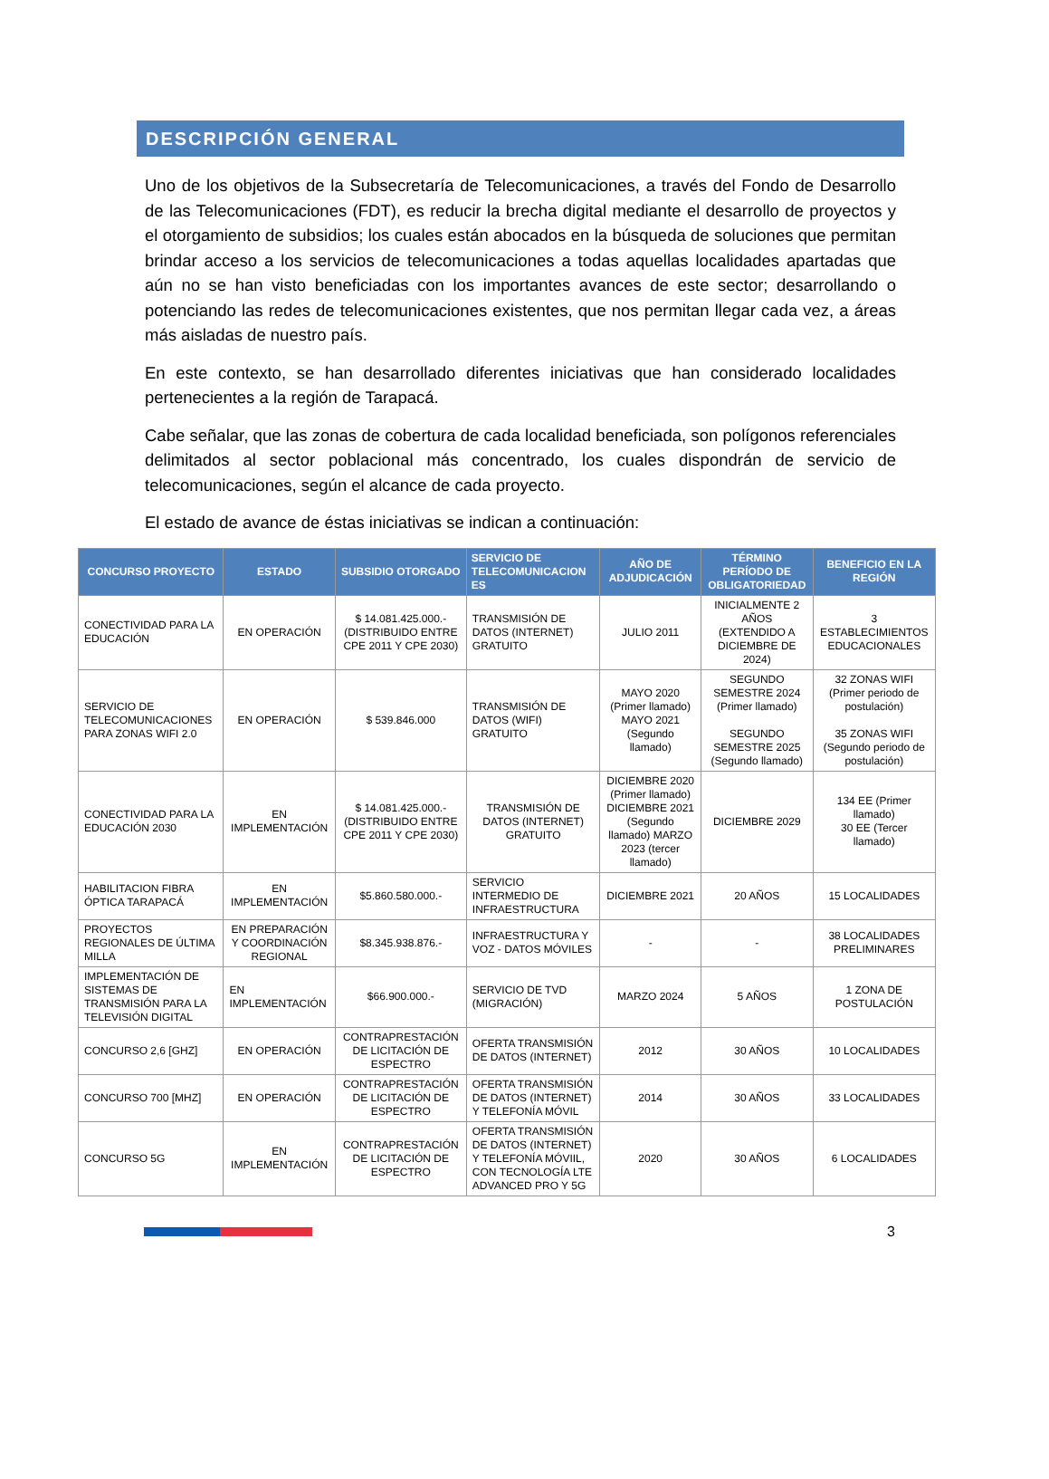DESCRIPCIÓN GENERAL
Uno de los objetivos de la Subsecretaría de Telecomunicaciones, a través del Fondo de Desarrollo de las Telecomunicaciones (FDT), es reducir la brecha digital mediante el desarrollo de proyectos y el otorgamiento de subsidios; los cuales están abocados en la búsqueda de soluciones que permitan brindar acceso a los servicios de telecomunicaciones a todas aquellas localidades apartadas que aún no se han visto beneficiadas con los importantes avances de este sector; desarrollando o potenciando las redes de telecomunicaciones existentes, que nos permitan llegar cada vez, a áreas más aisladas de nuestro país.
En este contexto, se han desarrollado diferentes iniciativas que han considerado localidades pertenecientes a la región de Tarapacá.
Cabe señalar, que las zonas de cobertura de cada localidad beneficiada, son polígonos referenciales delimitados al sector poblacional más concentrado, los cuales dispondrán de servicio de telecomunicaciones, según el alcance de cada proyecto.
El estado de avance de éstas iniciativas se indican a continuación:
| CONCURSO PROYECTO | ESTADO | SUBSIDIO OTORGADO | SERVICIO DE TELECOMUNICACION ES | AÑO DE ADJUDICACIÓN | TÉRMINO PERÍODO DE OBLIGATORIEDAD | BENEFICIO EN LA REGIÓN |
| --- | --- | --- | --- | --- | --- | --- |
| CONECTIVIDAD PARA LA EDUCACIÓN | EN OPERACIÓN | $ 14.081.425.000.- (DISTRIBUIDO ENTRE CPE 2011 Y CPE 2030) | TRANSMISIÓN DE DATOS (INTERNET) GRATUITO | JULIO 2011 | INICIALMENTE 2 AÑOS (EXTENDIDO A DICIEMBRE DE 2024) | 3 ESTABLECIMIENTOS EDUCACIONALES |
| SERVICIO DE TELECOMUNICACIONES PARA ZONAS WIFI 2.0 | EN OPERACIÓN | $ 539.846.000 | TRANSMISIÓN DE DATOS (WIFI) GRATUITO | MAYO 2020 (Primer llamado) MAYO 2021 (Segundo llamado) | SEGUNDO SEMESTRE 2024 (Primer llamado) SEGUNDO SEMESTRE 2025 (Segundo llamado) | 32 ZONAS WIFI (Primer periodo de postulación) 35 ZONAS WIFI (Segundo periodo de postulación) |
| CONECTIVIDAD PARA LA EDUCACIÓN 2030 | EN IMPLEMENTACIÓN | $ 14.081.425.000.- (DISTRIBUIDO ENTRE CPE 2011 Y CPE 2030) | TRANSMISIÓN DE DATOS (INTERNET) GRATUITO | DICIEMBRE 2020 (Primer llamado) DICIEMBRE 2021 (Segundo llamado) MARZO 2023 (tercer llamado) | DICIEMBRE 2029 | 134 EE (Primer llamado) 30 EE (Tercer llamado) |
| HABILITACION FIBRA ÓPTICA TARAPACÁ | EN IMPLEMENTACIÓN | $5.860.580.000.- | SERVICIO INTERMEDIO DE INFRAESTRUCTURA | DICIEMBRE 2021 | 20 AÑOS | 15 LOCALIDADES |
| PROYECTOS REGIONALES DE ÚLTIMA MILLA | EN PREPARACIÓN Y COORDINACIÓN REGIONAL | $8.345.938.876.- | INFRAESTRUCTURA Y VOZ - DATOS MÓVILES | - | - | 38 LOCALIDADES PRELIMINARES |
| IMPLEMENTACIÓN DE SISTEMAS DE TRANSMISIÓN PARA LA TELEVISIÓN DIGITAL | EN IMPLEMENTACIÓN | $66.900.000.- | SERVICIO DE TVD (MIGRACIÓN) | MARZO 2024 | 5 AÑOS | 1 ZONA DE POSTULACIÓN |
| CONCURSO 2,6 [GHZ] | EN OPERACIÓN | CONTRAPRESTACIÓN DE LICITACIÓN DE ESPECTRO | OFERTA TRANSMISIÓN DE DATOS (INTERNET) | 2012 | 30 AÑOS | 10 LOCALIDADES |
| CONCURSO 700 [MHZ] | EN OPERACIÓN | CONTRAPRESTACIÓN DE LICITACIÓN DE ESPECTRO | OFERTA TRANSMISIÓN DE DATOS (INTERNET) Y TELEFONÍA MÓVIL | 2014 | 30 AÑOS | 33 LOCALIDADES |
| CONCURSO 5G | EN IMPLEMENTACIÓN | CONTRAPRESTACIÓN DE LICITACIÓN DE ESPECTRO | OFERTA TRANSMISIÓN DE DATOS (INTERNET) Y TELEFONÍA MÓVIIL, CON TECNOLOGÍA LTE ADVANCED PRO Y 5G | 2020 | 30 AÑOS | 6 LOCALIDADES |
3